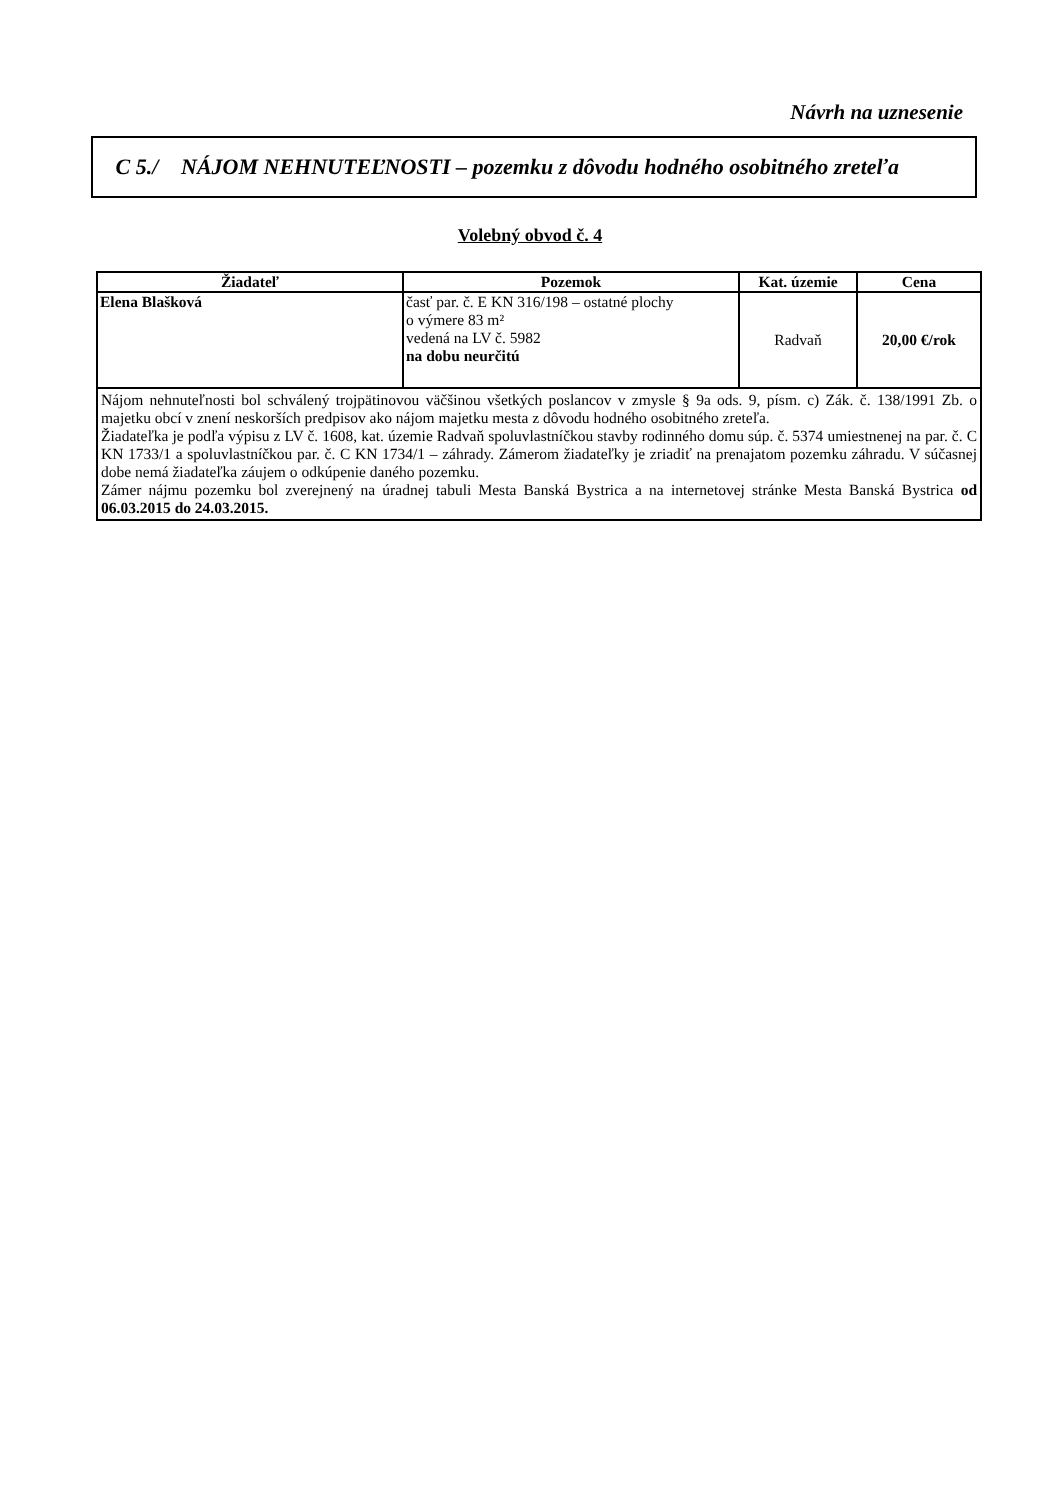Návrh na uznesenie
C 5./
NÁJOM NEHNUTEĽNOSTI – pozemku z dôvodu hodného osobitného zreteľa
Volebný obvod č. 4
| Žiadateľ | Pozemok | Kat. územie | Cena |
| --- | --- | --- | --- |
| Elena Blašková | časť par. č. E KN 316/198 – ostatné plochy o výmere 83 m² vedená na LV č. 5982 na dobu neurčitú | Radvaň | 20,00 €/rok |
| Nájom nehnuteľnosti bol schválený trojpätinovou väčšinou všetkých poslancov v zmysle § 9a ods. 9, písm. c) Zák. č. 138/1991 Zb. o majetku obcí v znení neskorších predpisov ako nájom majetku mesta z dôvodu hodného osobitného zreteľa. Žiadateľka je podľa výpisu z LV č. 1608, kat. územie Radvaň spoluvlastníčkou stavby rodinného domu súp. č. 5374 umiestnenej na par. č. C KN 1733/1 a spoluvlastníčkou par. č. C KN 1734/1 – záhrady. Zámerom žiadateľky je zriadiť na prenajatom pozemku záhradu. V súčasnej dobe nemá žiadateľka záujem o odkúpenie daného pozemku. Zámer nájmu pozemku bol zverejnený na úradnej tabuli Mesta Banská Bystrica a na internetovej stránke Mesta Banská Bystrica od 06.03.2015 do 24.03.2015. | | | |